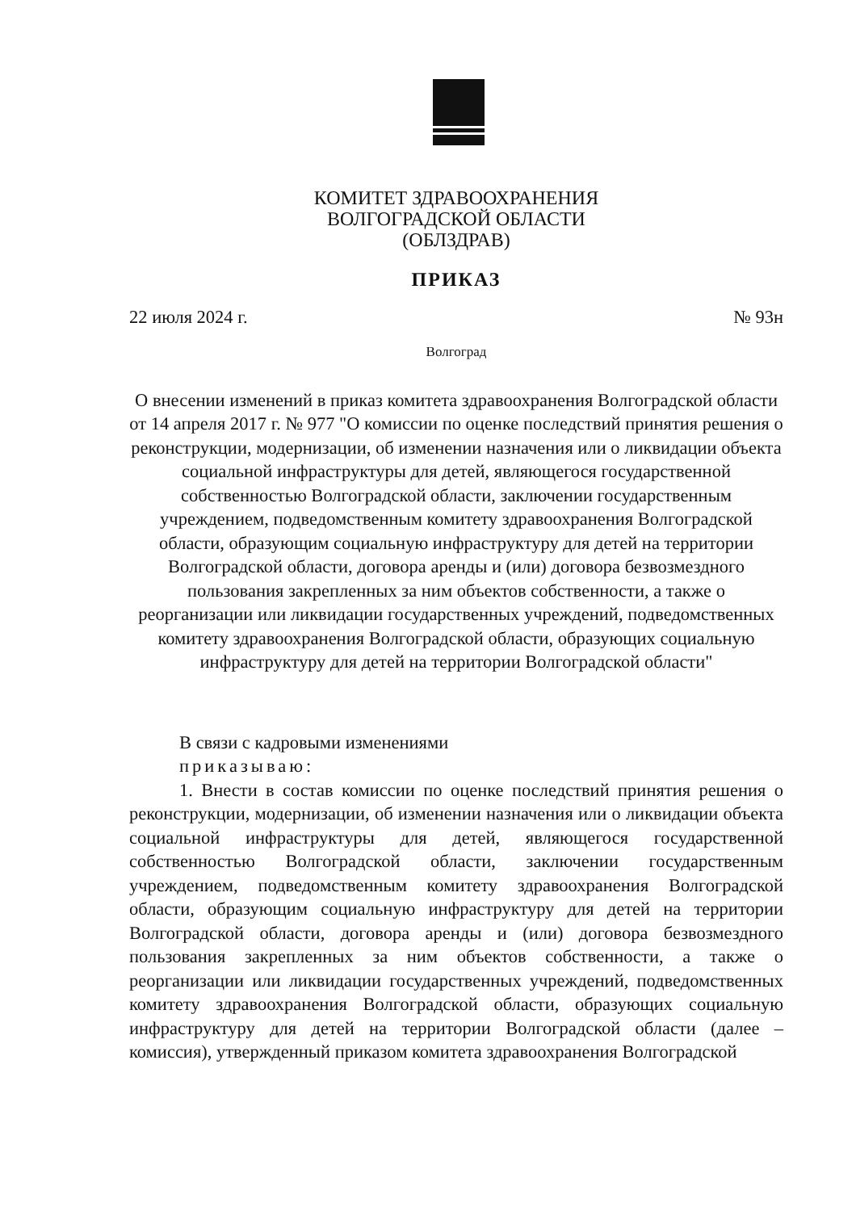КОМИТЕТ ЗДРАВООХРАНЕНИЯ
ВОЛГОГРАДСКОЙ ОБЛАСТИ
(ОБЛЗДРАВ)
ПРИКАЗ
22 июля 2024 г. № 93н
Волгоград
О внесении изменений в приказ комитета здравоохранения Волгоградской области от 14 апреля 2017 г. № 977 "О комиссии по оценке последствий принятия решения о реконструкции, модернизации, об изменении назначения или о ликвидации объекта социальной инфраструктуры для детей, являющегося государственной собственностью Волгоградской области, заключении государственным учреждением, подведомственным комитету здравоохранения Волгоградской области, образующим социальную инфраструктуру для детей на территории Волгоградской области, договора аренды и (или) договора безвозмездного пользования закрепленных за ним объектов собственности, а также о реорганизации или ликвидации государственных учреждений, подведомственных комитету здравоохранения Волгоградской области, образующих социальную инфраструктуру для детей на территории Волгоградской области"
В связи с кадровыми изменениями
приказываю:
1. Внести в состав комиссии по оценке последствий принятия решения о реконструкции, модернизации, об изменении назначения или о ликвидации объекта социальной инфраструктуры для детей, являющегося государственной собственностью Волгоградской области, заключении государственным учреждением, подведомственным комитету здравоохранения Волгоградской области, образующим социальную инфраструктуру для детей на территории Волгоградской области, договора аренды и (или) договора безвозмездного пользования закрепленных за ним объектов собственности, а также о реорганизации или ликвидации государственных учреждений, подведомственных комитету здравоохранения Волгоградской области, образующих социальную инфраструктуру для детей на территории Волгоградской области (далее – комиссия), утвержденный приказом комитета здравоохранения Волгоградской